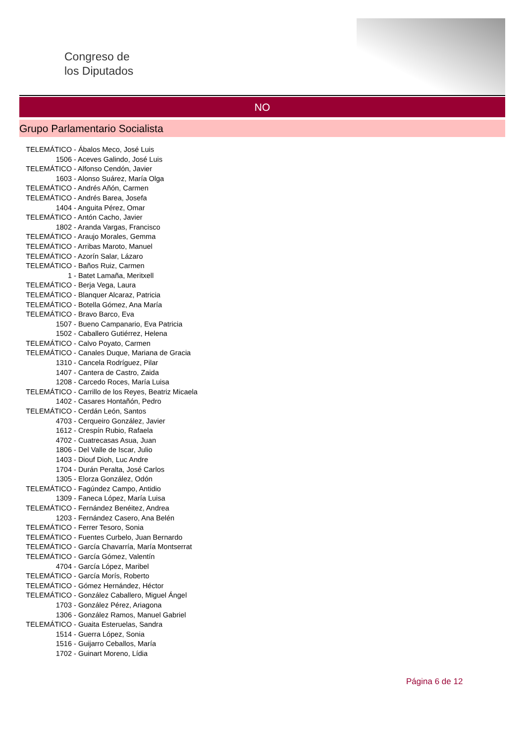Congreso de
los Diputados
NO
Grupo Parlamentario Socialista
TELEMÁTICO - Ábalos Meco, José Luis
1506 - Aceves Galindo, José Luis
TELEMÁTICO - Alfonso Cendón, Javier
1603 - Alonso Suárez, María Olga
TELEMÁTICO - Andrés Añón, Carmen
TELEMÁTICO - Andrés Barea, Josefa
1404 - Anguita Pérez, Omar
TELEMÁTICO - Antón Cacho, Javier
1802 - Aranda Vargas, Francisco
TELEMÁTICO - Araujo Morales, Gemma
TELEMÁTICO - Arribas Maroto, Manuel
TELEMÁTICO - Azorín Salar, Lázaro
TELEMÁTICO - Baños Ruiz, Carmen
1 - Batet Lamaña, Meritxell
TELEMÁTICO - Berja Vega, Laura
TELEMÁTICO - Blanquer Alcaraz, Patricia
TELEMÁTICO - Botella Gómez, Ana María
TELEMÁTICO - Bravo Barco, Eva
1507 - Bueno Campanario, Eva Patricia
1502 - Caballero Gutiérrez, Helena
TELEMÁTICO - Calvo Poyato, Carmen
TELEMÁTICO - Canales Duque, Mariana de Gracia
1310 - Cancela Rodríguez, Pilar
1407 - Cantera de Castro, Zaida
1208 - Carcedo Roces, María Luisa
TELEMÁTICO - Carrillo de los Reyes, Beatriz Micaela
1402 - Casares Hontañón, Pedro
TELEMÁTICO - Cerdán León, Santos
4703 - Cerqueiro González, Javier
1612 - Crespín Rubio, Rafaela
4702 - Cuatrecasas Asua, Juan
1806 - Del Valle de Iscar, Julio
1403 - Diouf Dioh, Luc Andre
1704 - Durán Peralta, José Carlos
1305 - Elorza González, Odón
TELEMÁTICO - Fagúndez Campo, Antidio
1309 - Faneca López, María Luisa
TELEMÁTICO - Fernández Benéitez, Andrea
1203 - Fernández Casero, Ana Belén
TELEMÁTICO - Ferrer Tesoro, Sonia
TELEMÁTICO - Fuentes Curbelo, Juan Bernardo
TELEMÁTICO - García Chavarría, María Montserrat
TELEMÁTICO - García Gómez, Valentín
4704 - García López, Maribel
TELEMÁTICO - García Morís, Roberto
TELEMÁTICO - Gómez Hernández, Héctor
TELEMÁTICO - González Caballero, Miguel Ángel
1703 - González Pérez, Ariagona
1306 - González Ramos, Manuel Gabriel
TELEMÁTICO - Guaita Esteruelas, Sandra
1514 - Guerra López, Sonia
1516 - Guijarro Ceballos, María
1702 - Guinart Moreno, Lídia
Página 6 de 12